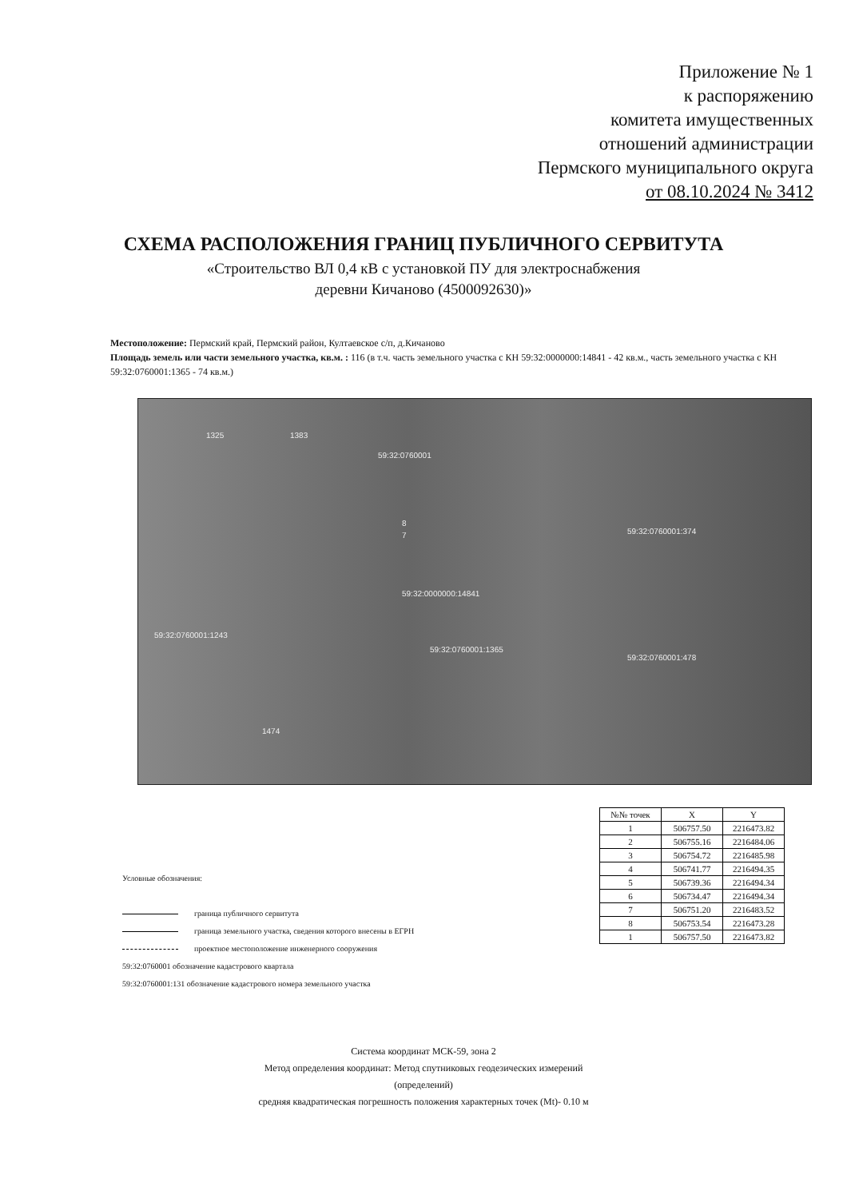Приложение № 1
к распоряжению
комитета имущественных
отношений администрации
Пермского муниципального округа
от 08.10.2024 № 3412
СХЕМА РАСПОЛОЖЕНИЯ ГРАНИЦ ПУБЛИЧНОГО СЕРВИТУТА
«Строительство ВЛ 0,4 кВ с установкой ПУ для электроснабжения
деревни Кичаново (4500092630)»
Местоположение: Пермский край, Пермский район, Култаевское с/п, д.Кичаново
Площадь земель или части земельного участка, кв.м. : 116 (в т.ч. часть земельного участка с КН 59:32:0000000:14841 - 42 кв.м., часть земельного участка с КН 59:32:0760001:1365 - 74 кв.м.)
1325 1383
59:32:0760001
59:32:0760001:374
59:32:0000000:14841
59:32:0760001:1243
59:32:0760001:1365
59:32:0760001:478
1474
7
8
| №№ точек | X | Y |
| --- | --- | --- |
| 1 | 506757.50 | 2216473.82 |
| 2 | 506755.16 | 2216484.06 |
| 3 | 506754.72 | 2216485.98 |
| 4 | 506741.77 | 2216494.35 |
| 5 | 506739.36 | 2216494.34 |
| 6 | 506734.47 | 2216494.34 |
| 7 | 506751.20 | 2216483.52 |
| 8 | 506753.54 | 2216473.28 |
| 1 | 506757.50 | 2216473.82 |
Условные обозначения:
граница публичного сервитута
граница земельного участка, сведения которого внесены в ЕГРН
проектное местоположение инженерного сооружения
59:32:0760001 обозначение кадастрового квартала
59:32:0760001:131 обозначение кадастрового номера земельного участка
Система координат МСК-59, зона 2
Метод определения координат: Метод спутниковых геодезических измерений
(определений)
средняя квадратическая погрешность положения характерных точек (Mt)- 0.10 м